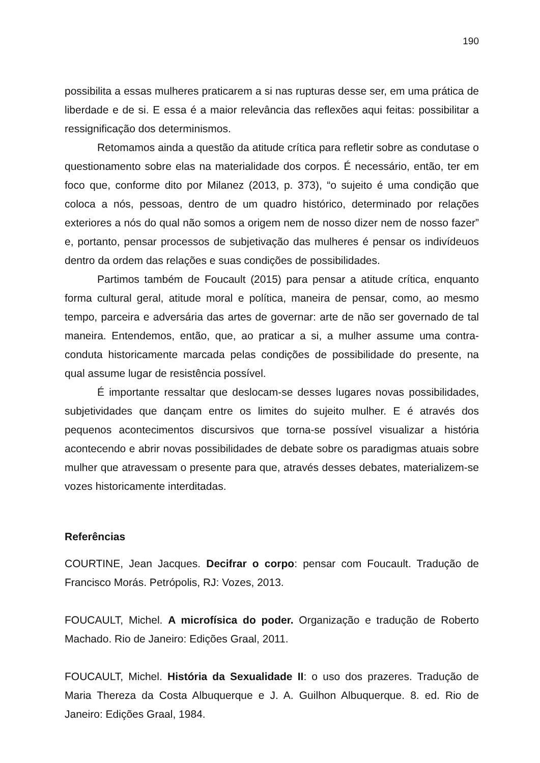190
possibilita a essas mulheres praticarem a si nas rupturas desse ser, em uma prática de liberdade e de si. E essa é a maior relevância das reflexões aqui feitas: possibilitar a ressignificação dos determinismos.
Retomamos ainda a questão da atitude crítica para refletir sobre as condutase o questionamento sobre elas na materialidade dos corpos. É necessário, então, ter em foco que, conforme dito por Milanez (2013, p. 373), “o sujeito é uma condição que coloca a nós, pessoas, dentro de um quadro histórico, determinado por relações exteriores a nós do qual não somos a origem nem de nosso dizer nem de nosso fazer” e, portanto, pensar processos de subjetivação das mulheres é pensar os indivídeuos dentro da ordem das relações e suas condições de possibilidades.
Partimos também de Foucault (2015) para pensar a atitude crítica, enquanto forma cultural geral, atitude moral e política, maneira de pensar, como, ao mesmo tempo, parceira e adversária das artes de governar: arte de não ser governado de tal maneira. Entendemos, então, que, ao praticar a si, a mulher assume uma contra-conduta historicamente marcada pelas condições de possibilidade do presente, na qual assume lugar de resistência possível.
É importante ressaltar que deslocam-se desses lugares novas possibilidades, subjetividades que dançam entre os limites do sujeito mulher. E é através dos pequenos acontecimentos discursivos que torna-se possível visualizar a história acontecendo e abrir novas possibilidades de debate sobre os paradigmas atuais sobre mulher que atravessam o presente para que, através desses debates, materializem-se vozes historicamente interditadas.
Referências
COURTINE, Jean Jacques. Decifrar o corpo: pensar com Foucault. Tradução de Francisco Morás. Petrópolis, RJ: Vozes, 2013.
FOUCAULT, Michel. A microfísica do poder. Organização e tradução de Roberto Machado. Rio de Janeiro: Edições Graal, 2011.
FOUCAULT, Michel. História da Sexualidade II: o uso dos prazeres. Tradução de Maria Thereza da Costa Albuquerque e J. A. Guilhon Albuquerque. 8. ed. Rio de Janeiro: Edições Graal, 1984.